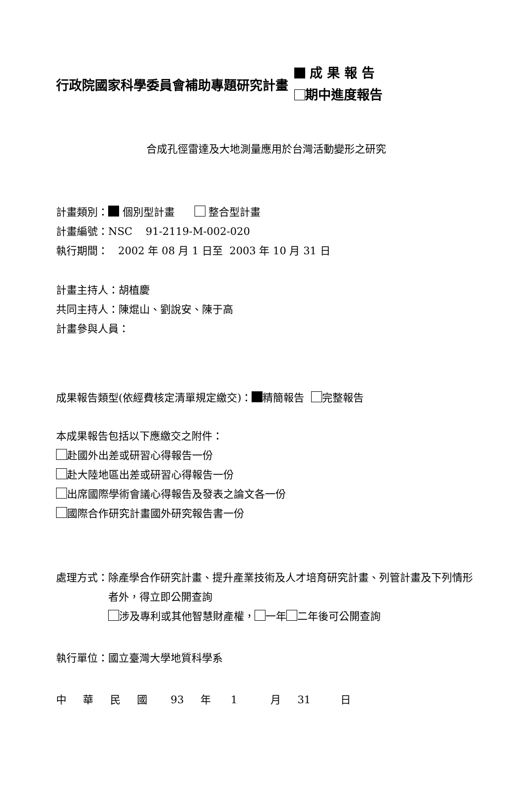行政院國家科學委員會補助專題研究計畫
成 果 報 告
期中進度報告
合成孔徑雷達及大地測量應用於台灣活動變形之研究
計畫類別： 個別型計畫 整合型計畫
計畫編號：NSC 91-2119-M-002-020
執行期間： 2002 年 08 月 1 日至 2003 年 10 月 31 日
計畫主持人：胡植慶
共同主持人：陳焜山、劉說安、陳于高
計畫參與人員：
成果報告類型(依經費核定清單規定繳交)： 精簡報告 完整報告
本成果報告包括以下應繳交之附件：
赴國外出差或研習心得報告一份
赴大陸地區出差或研習心得報告一份
出席國際學術會議心得報告及發表之論文各一份
國際合作研究計畫國外研究報告書一份
處理方式： 除產學合作研究計畫、提升產業技術及人才培育研究計畫、列管計畫及下列情形者外，得立即公開查詢
涉及專利或其他智慧財產權， 一年 二年後可公開查詢
執行單位：國立臺灣大學地質科學系
中 華 民 國 93 年 1 月 31 日